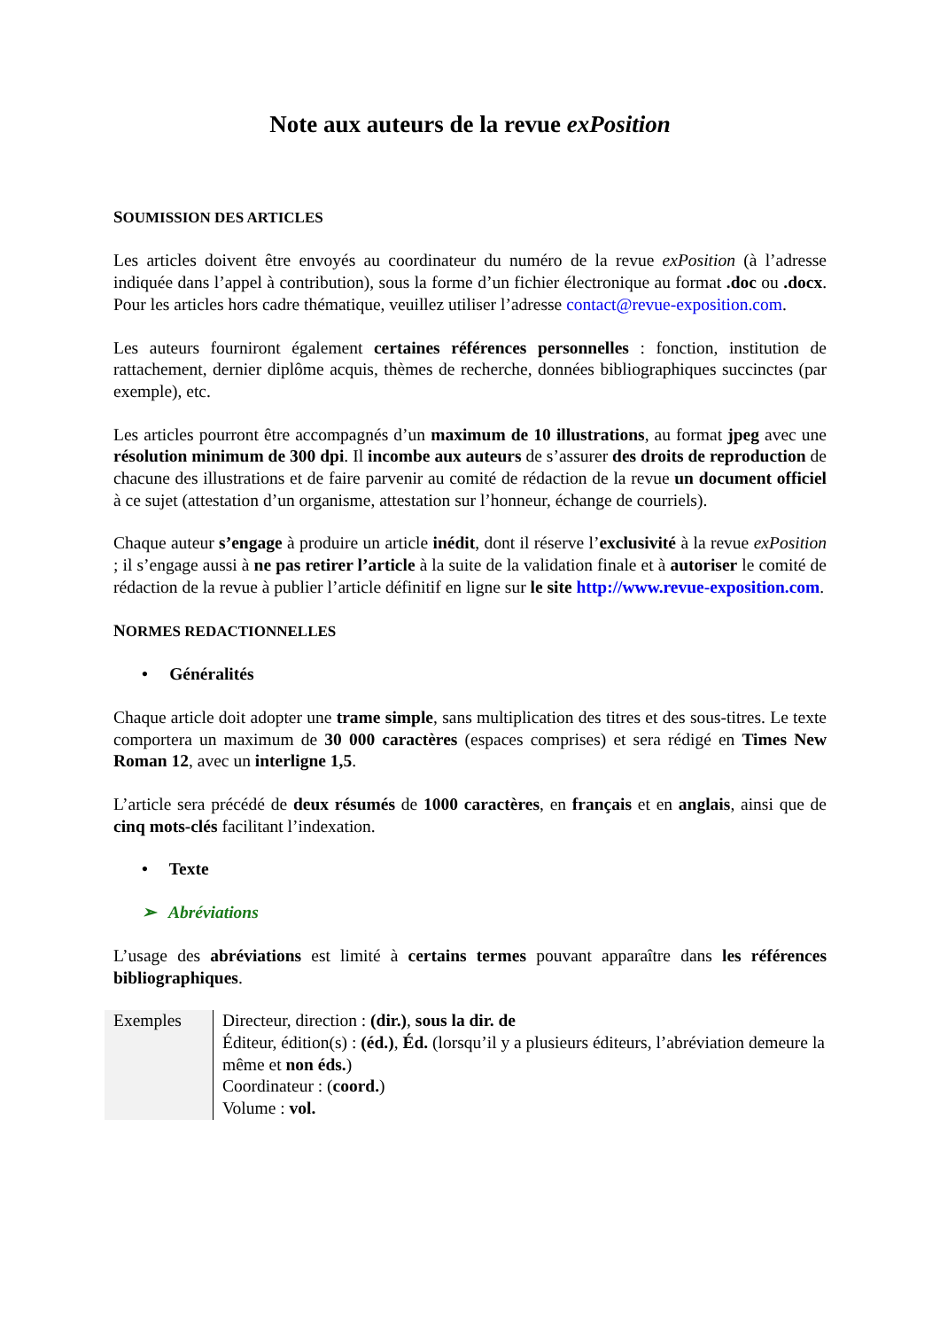Note aux auteurs de la revue exPosition
SOUMISSION DES ARTICLES
Les articles doivent être envoyés au coordinateur du numéro de la revue exPosition (à l’adresse indiquée dans l’appel à contribution), sous la forme d’un fichier électronique au format .doc ou .docx. Pour les articles hors cadre thématique, veuillez utiliser l’adresse contact@revue-exposition.com.
Les auteurs fourniront également certaines références personnelles : fonction, institution de rattachement, dernier diplôme acquis, thèmes de recherche, données bibliographiques succinctes (par exemple), etc.
Les articles pourront être accompagnés d’un maximum de 10 illustrations, au format jpeg avec une résolution minimum de 300 dpi. Il incombe aux auteurs de s’assurer des droits de reproduction de chacune des illustrations et de faire parvenir au comité de rédaction de la revue un document officiel à ce sujet (attestation d’un organisme, attestation sur l’honneur, échange de courriels).
Chaque auteur s’engage à produire un article inédit, dont il réserve l’exclusivité à la revue exPosition ; il s’engage aussi à ne pas retirer l’article à la suite de la validation finale et à autoriser le comité de rédaction de la revue à publier l’article définitif en ligne sur le site http://www.revue-exposition.com.
NORMES REDACTIONNELLES
• Généralités
Chaque article doit adopter une trame simple, sans multiplication des titres et des sous-titres. Le texte comportera un maximum de 30 000 caractères (espaces comprises) et sera rédigé en Times New Roman 12, avec un interligne 1,5.
L’article sera précédé de deux résumés de 1000 caractères, en français et en anglais, ainsi que de cinq mots-clés facilitant l’indexation.
• Texte
➢ Abréviations
L’usage des abréviations est limité à certains termes pouvant apparaître dans les références bibliographiques.
| Exemples | Directeur, direction : (dir.) , sous la dir. de Éditeur, édition(s) : (éd.) , Éd. (lorsqu’il y a plusieurs éditeurs, l’abréviation demeure la même et non éds. ) Coordinateur : ( coord. ) Volume : vol. |